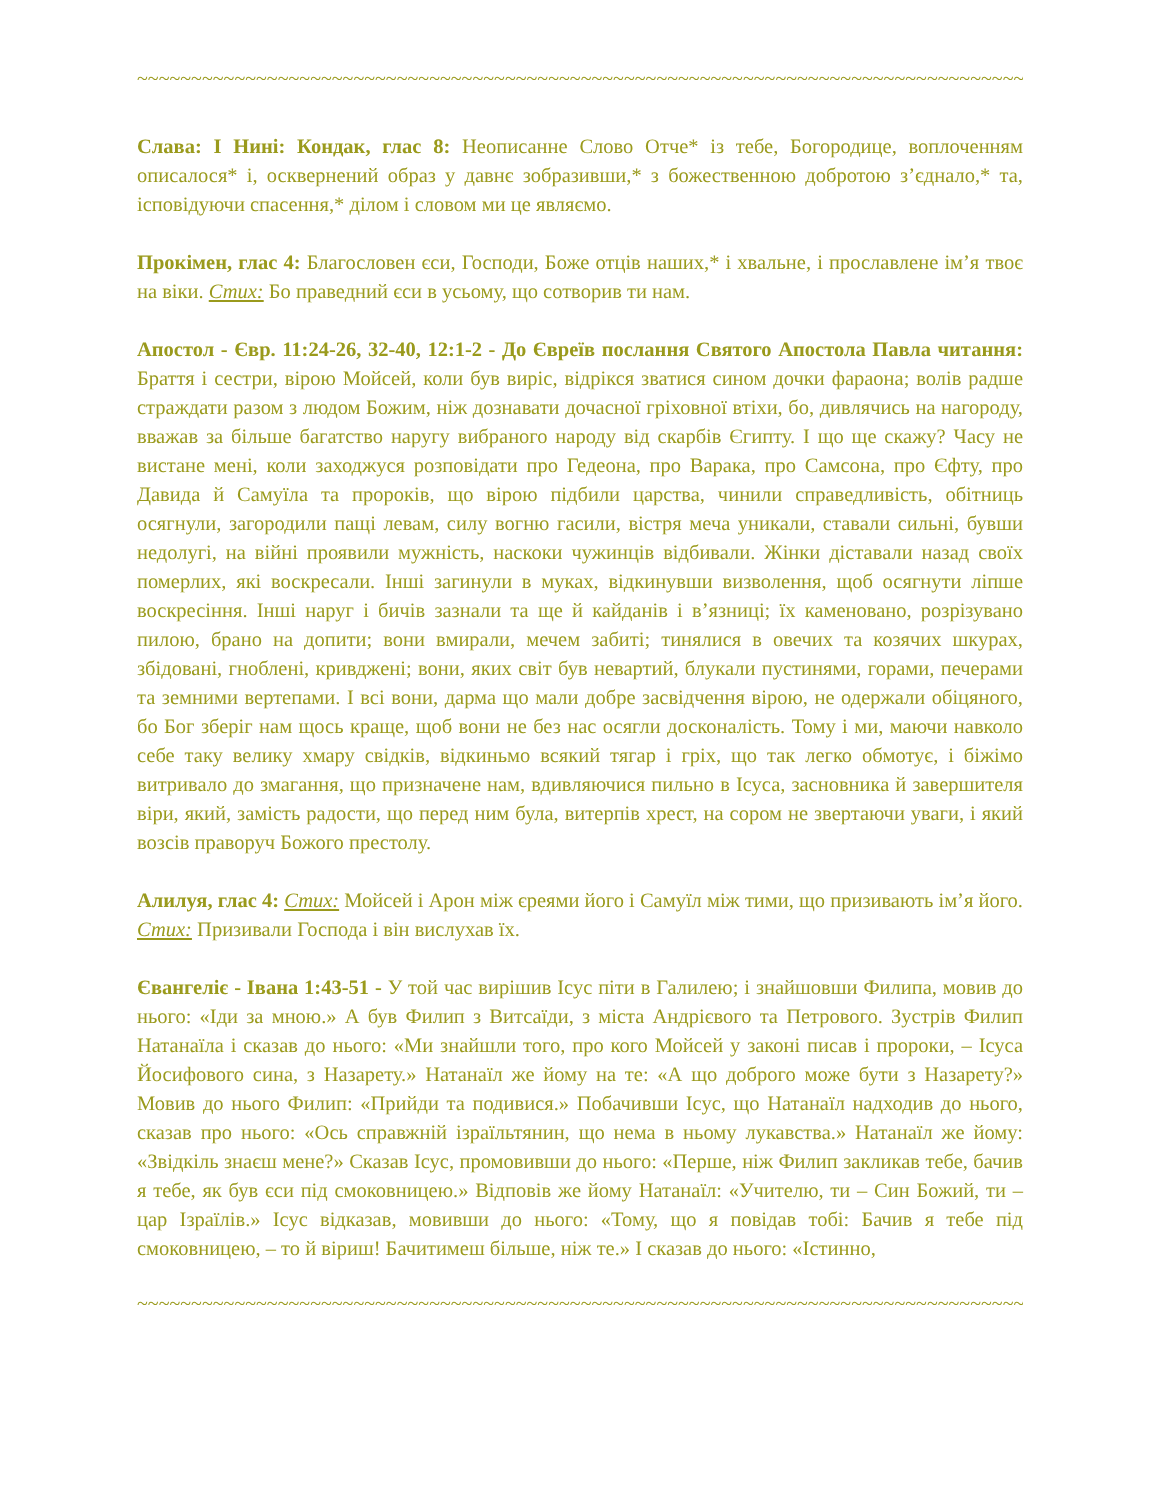~~~~~~~~~~~~~~~~~~~~~~~~~~~~~~~~~~~~~~~~~~~~~~~~~~~~~~~~~~~~~~~~~~~~~~~~~~~~~~~~~~~~~~~~~~
Слава: І Нині: Кондак, глас 8: Неописанне Слово Отче* із тебе, Богородице, воплоченням описалося* і, осквернений образ у давнє зобразивши,* з божественною добротою з’єднало,* та, ісповідуючи спасення,* ділом і словом ми це являємо.
Прокімен, глас 4: Благословен єси, Господи, Боже отців наших,* і хвальне, і прославлене ім’я твоє на віки. Стих: Бо праведний єси в усьому, що сотворив ти нам.
Апостол - Євр. 11:24-26, 32-40, 12:1-2 - До Євреїв послання Святого Апостола Павла читання: Браття і сестри, вірою Мойсей, коли був виріс, відрікся зватися сином дочки фараона; волів радше страждати разом з людом Божим, ніж дознавати дочасної гріховної втіхи, бо, дивлячись на нагороду, вважав за більше багатство наругу вибраного народу від скарбів Єгипту. І що ще скажу? Часу не вистане мені, коли заходжуся розповідати про Гедеона, про Варака, про Самсона, про Єфту, про Давида й Самуїла та пророків, що вірою підбили царства, чинили справедливість, обітниць осягнули, загородили пащі левам, силу вогню гасили, вістря меча уникали, ставали сильні, бувши недолугі, на війні проявили мужність, наскоки чужинців відбивали. Жінки діставали назад своїх померлих, які воскресали. Інші загинули в муках, відкинувши визволення, щоб осягнути ліпше воскресіння. Інші наруг і бичів зазнали та ще й кайданів і в’язниці; їх каменовано, розрізувано пилою, брано на допити; вони вмирали, мечем забиті; тинялися в овечих та козячих шкурах, збідовані, гноблені, кривджені; вони, яких світ був невартий, блукали пустинями, горами, печерами та земними вертепами. І всі вони, дарма що мали добре засвідчення вірою, не одержали обіцяного, бо Бог зберіг нам щось краще, щоб вони не без нас осягли досконалість. Тому і ми, маючи навколо себе таку велику хмару свідків, відкиньмо всякий тягар і гріх, що так легко обмотує, і біжімо витривало до змагання, що призначене нам, вдивляючися пильно в Ісуса, засновника й завершителя віри, який, замість радости, що перед ним була, витерпів хрест, на сором не звертаючи уваги, і який возсів праворуч Божого престолу.
Алилуя, глас 4: Стих: Мойсей і Арон між єреями його і Самуїл між тими, що призивають ім’я його. Стих: Призивали Господа і він вислухав їх.
Євангеліє - Івана 1:43-51 - У той час вирішив Ісус піти в Галилею; і знайшовши Филипа, мовив до нього: «Іди за мною.» А був Филип з Витсаїди, з міста Андрієвого та Петрового. Зустрів Филип Натанаїла і сказав до нього: «Ми знайшли того, про кого Мойсей у законі писав і пророки, – Ісуса Йосифового сина, з Назарету.» Натанаїл же йому на те: «А що доброго може бути з Назарету?» Мовив до нього Филип: «Прийди та подивися.» Побачивши Ісус, що Натанаїл надходив до нього, сказав про нього: «Ось справжній ізраїльтянин, що нема в ньому лукавства.» Натанаїл же йому: «Звідкіль знаєш мене?» Сказав Ісус, промовивши до нього: «Перше, ніж Филип закликав тебе, бачив я тебе, як був єси під смоковницею.» Відповів же йому Натанаїл: «Учителю, ти – Син Божий, ти – цар Ізраїлів.» Ісус відказав, мовивши до нього: «Тому, що я повідав тобі: Бачив я тебе під смоковницею, – то й віриш! Бачитимеш більше, ніж те.» І сказав до нього: «Істинно,
~~~~~~~~~~~~~~~~~~~~~~~~~~~~~~~~~~~~~~~~~~~~~~~~~~~~~~~~~~~~~~~~~~~~~~~~~~~~~~~~~~~~~~~~~~